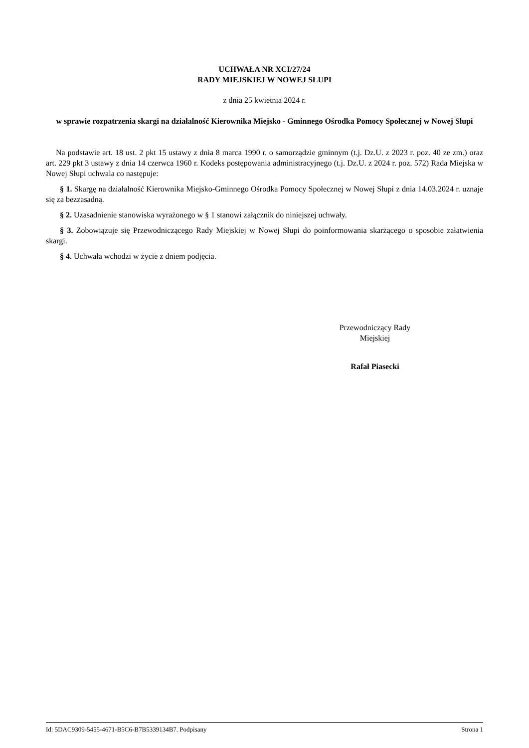UCHWAŁA NR XCI/27/24
RADY MIEJSKIEJ W NOWEJ SŁUPI
z dnia 25 kwietnia 2024 r.
w sprawie rozpatrzenia skargi na działalność Kierownika Miejsko - Gminnego Ośrodka Pomocy Społecznej w Nowej Słupi
Na podstawie art. 18 ust. 2 pkt 15 ustawy z dnia 8 marca 1990 r. o samorządzie gminnym (t.j. Dz.U. z 2023 r. poz. 40 ze zm.) oraz art. 229 pkt 3 ustawy z dnia 14 czerwca 1960 r. Kodeks postępowania administracyjnego (t.j. Dz.U. z 2024 r. poz. 572) Rada Miejska w Nowej Słupi uchwala co następuje:
§ 1. Skargę na działalność Kierownika Miejsko-Gminnego Ośrodka Pomocy Społecznej w Nowej Słupi z dnia 14.03.2024 r. uznaje się za bezzasadną.
§ 2. Uzasadnienie stanowiska wyrażonego w § 1 stanowi załącznik do niniejszej uchwały.
§ 3. Zobowiązuje się Przewodniczącego Rady Miejskiej w Nowej Słupi do poinformowania skarżącego o sposobie załatwienia skargi.
§ 4. Uchwała wchodzi w życie z dniem podjęcia.
Przewodniczący Rady
Miejskiej
Rafał Piasecki
Id: 5DAC9309-5455-4671-B5C6-B7B5339134B7. Podpisany Strona 1